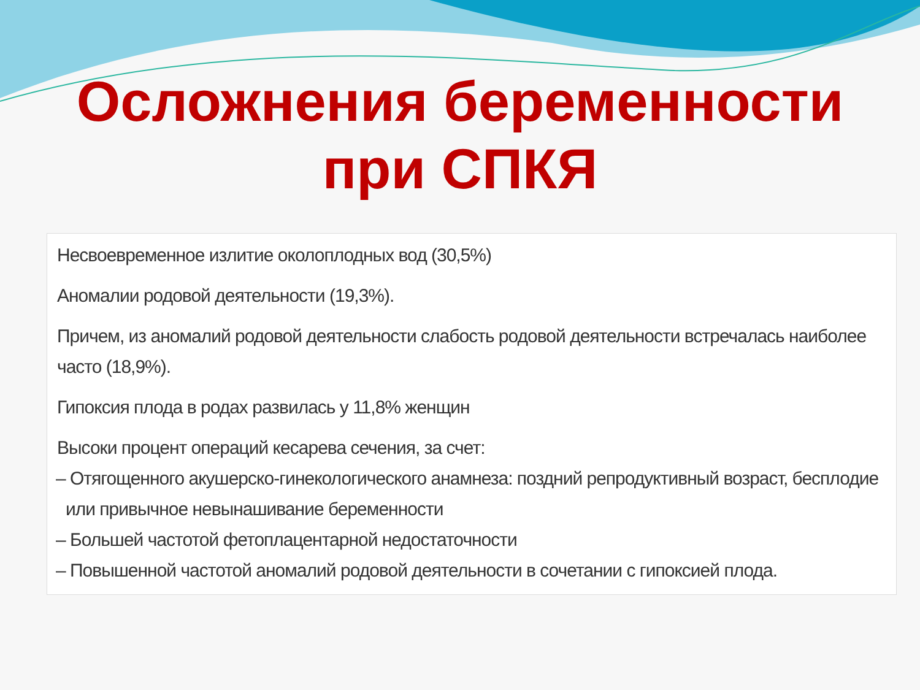Осложнения беременности
при СПКЯ
Несвоевременное излитие околоплодных вод (30,5%)
Аномалии родовой деятельности (19,3%).
Причем, из аномалий родовой деятельности слабость родовой деятельности встречалась наиболее часто (18,9%).
Гипоксия плода в родах развилась у 11,8% женщин
Высоки процент операций кесарева сечения, за счет:
– Отягощенного акушерско-гинекологического анамнеза: поздний репродуктивный возраст, бесплодие или привычное невынашивание беременности
– Большей частотой фетоплацентарной недостаточности
– Повышенной частотой аномалий родовой деятельности в сочетании с гипоксией плода.